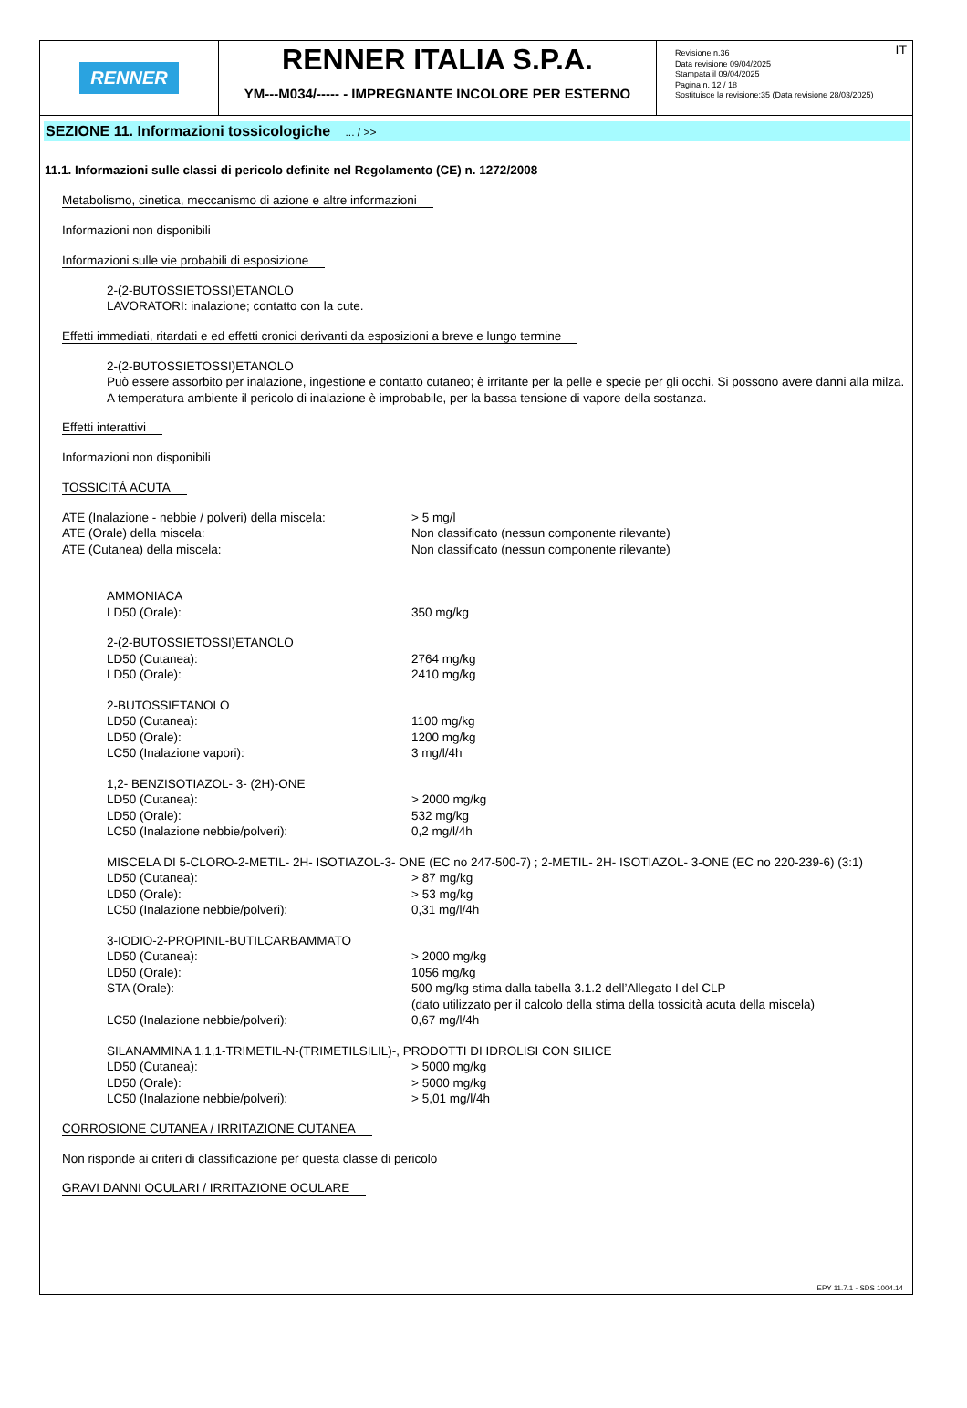RENNER
RENNER ITALIA S.P.A.
YM---M034/----- - IMPREGNANTE INCOLORE PER ESTERNO
IT Revisione n.36
Data revisione 09/04/2025
Stampata il 09/04/2025
Pagina n. 12 / 18
Sostituisce la revisione:35 (Data revisione 28/03/2025)
SEZIONE 11. Informazioni tossicologiche ... / >>
11.1. Informazioni sulle classi di pericolo definite nel Regolamento (CE) n. 1272/2008
Metabolismo, cinetica, meccanismo di azione e altre informazioni
Informazioni non disponibili
Informazioni sulle vie probabili di esposizione
2-(2-BUTOSSIETOSSI)ETANOLO
LAVORATORI: inalazione; contatto con la cute.
Effetti immediati, ritardati e ed effetti cronici derivanti da esposizioni a breve e lungo termine
2-(2-BUTOSSIETOSSI)ETANOLO
Può essere assorbito per inalazione, ingestione e contatto cutaneo; è irritante per la pelle e specie per gli occhi. Si possono avere danni alla milza. A temperatura ambiente il pericolo di inalazione è improbabile, per la bassa tensione di vapore della sostanza.
Effetti interattivi
Informazioni non disponibili
TOSSICITÀ ACUTA
| ATE (Inalazione - nebbie / polveri) della miscela: | > 5 mg/l |
| ATE (Orale) della miscela: | Non classificato (nessun componente rilevante) |
| ATE (Cutanea) della miscela: | Non classificato (nessun componente rilevante) |
| AMMONIACA | |
| LD50 (Orale): | 350 mg/kg |
| 2-(2-BUTOSSIETOSSI)ETANOLO | |
| LD50 (Cutanea): | 2764 mg/kg |
| LD50 (Orale): | 2410 mg/kg |
| 2-BUTOSSIETANOLO | |
| LD50 (Cutanea): | 1100 mg/kg |
| LD50 (Orale): | 1200 mg/kg |
| LC50 (Inalazione vapori): | 3 mg/l/4h |
| 1,2- BENZISOTIAZOL- 3- (2H)-ONE | |
| LD50 (Cutanea): | > 2000 mg/kg |
| LD50 (Orale): | 532 mg/kg |
| LC50 (Inalazione nebbie/polveri): | 0,2 mg/l/4h |
| MISCELA DI 5-CLORO-2-METIL- 2H- ISOTIAZOL-3- ONE (EC no 247-500-7) ; 2-METIL- 2H- ISOTIAZOL- 3-ONE (EC no 220-239-6) (3:1) | |
| LD50 (Cutanea): | > 87 mg/kg |
| LD50 (Orale): | > 53 mg/kg |
| LC50 (Inalazione nebbie/polveri): | 0,31 mg/l/4h |
| 3-IODIO-2-PROPINIL-BUTILCARBAMMATO | |
| LD50 (Cutanea): | > 2000 mg/kg |
| LD50 (Orale): | 1056 mg/kg |
| STA (Orale): | 500 mg/kg stima dalla tabella 3.1.2 dell’Allegato I del CLP (dato utilizzato per il calcolo della stima della tossicità acuta della miscela) |
| LC50 (Inalazione nebbie/polveri): | 0,67 mg/l/4h |
| SILANAMMINA 1,1,1-TRIMETIL-N-(TRIMETILSILIL)-, PRODOTTI DI IDROLISI CON SILICE | |
| LD50 (Cutanea): | > 5000 mg/kg |
| LD50 (Orale): | > 5000 mg/kg |
| LC50 (Inalazione nebbie/polveri): | > 5,01 mg/l/4h |
CORROSIONE CUTANEA / IRRITAZIONE CUTANEA
Non risponde ai criteri di classificazione per questa classe di pericolo
GRAVI DANNI OCULARI / IRRITAZIONE OCULARE
EPY 11.7.1 - SDS 1004.14